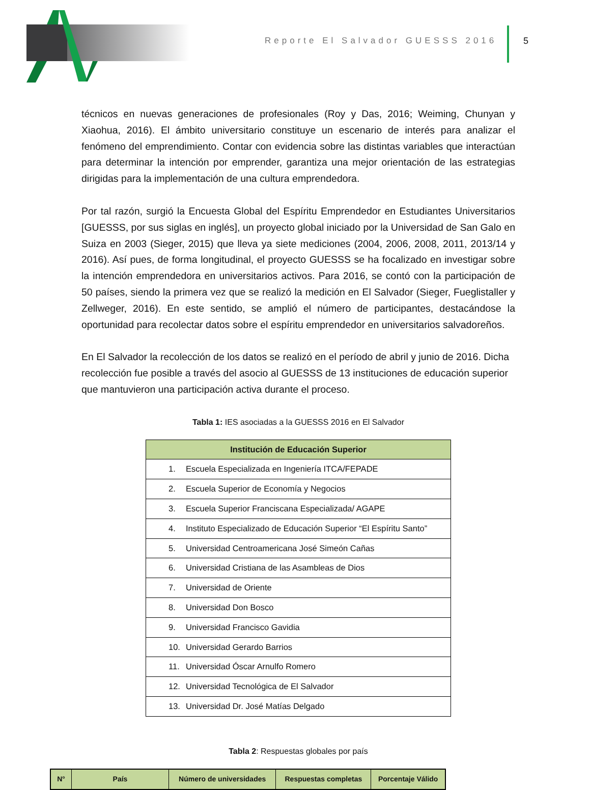Reporte El Salvador GUESSS 2016
5
técnicos en nuevas generaciones de profesionales (Roy y Das, 2016; Weiming, Chunyan y Xiaohua, 2016). El ámbito universitario constituye un escenario de interés para analizar el fenómeno del emprendimiento. Contar con evidencia sobre las distintas variables que interactúan para determinar la intención por emprender, garantiza una mejor orientación de las estrategias dirigidas para la implementación de una cultura emprendedora.
Por tal razón, surgió la Encuesta Global del Espíritu Emprendedor en Estudiantes Universitarios [GUESSS, por sus siglas en inglés], un proyecto global iniciado por la Universidad de San Galo en Suiza en 2003 (Sieger, 2015) que lleva ya siete mediciones (2004, 2006, 2008, 2011, 2013/14 y 2016). Así pues, de forma longitudinal, el proyecto GUESSS se ha focalizado en investigar sobre la intención emprendedora en universitarios activos. Para 2016, se contó con la participación de 50 países, siendo la primera vez que se realizó la medición en El Salvador (Sieger, Fueglistaller y Zellweger, 2016). En este sentido, se amplió el número de participantes, destacándose la oportunidad para recolectar datos sobre el espíritu emprendedor en universitarios salvadoreños.
En El Salvador la recolección de los datos se realizó en el período de abril y junio de 2016. Dicha recolección fue posible a través del asocio al GUESSS de 13 instituciones de educación superior que mantuvieron una participación activa durante el proceso.
Tabla 1: IES asociadas a la GUESSS 2016 en El Salvador
| Institución de Educación Superior |
| --- |
| 1. Escuela Especializada en Ingeniería ITCA/FEPADE |
| 2. Escuela Superior de Economía y Negocios |
| 3. Escuela Superior Franciscana Especializada/ AGAPE |
| 4. Instituto Especializado de Educación Superior “El Espíritu Santo” |
| 5. Universidad Centroamericana José Simeón Cañas |
| 6. Universidad Cristiana de las Asambleas de Dios |
| 7. Universidad de Oriente |
| 8. Universidad Don Bosco |
| 9. Universidad Francisco Gavidia |
| 10. Universidad Gerardo Barrios |
| 11. Universidad Óscar Arnulfo Romero |
| 12. Universidad Tecnológica de El Salvador |
| 13. Universidad Dr. José Matías Delgado |
Tabla 2: Respuestas globales por país
| N° | País | Número de universidades | Respuestas completas | Porcentaje Válido |
| --- | --- | --- | --- | --- |